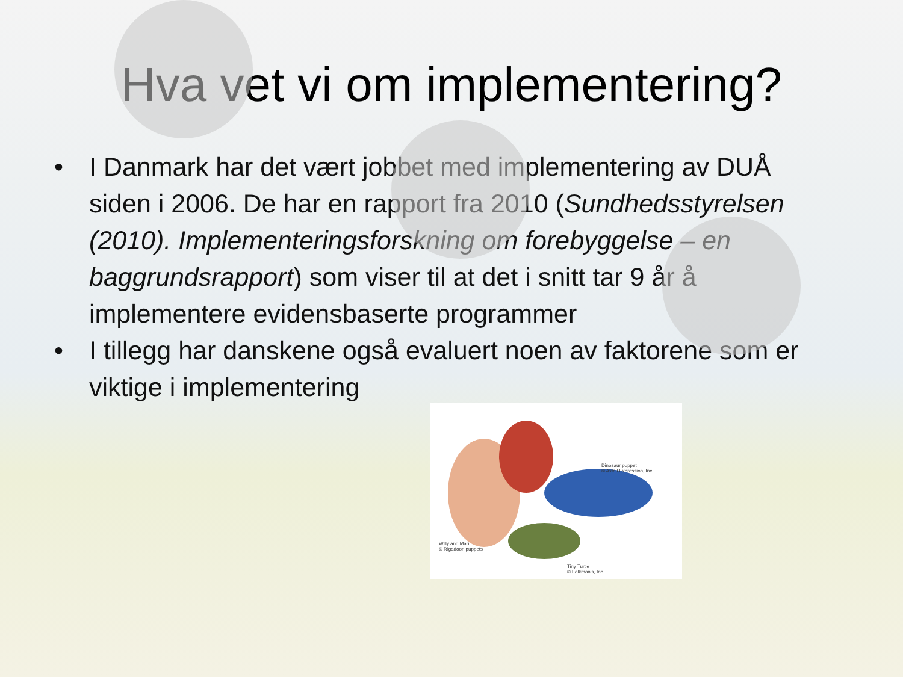Hva vet vi om implementering?
• I Danmark har det vært jobbet med implementering av DUÅ siden i 2006. De har en rapport fra 2010 (Sundhedsstyrelsen (2010). Implementeringsforskning om forebyggelse – en baggrundsrapport) som viser til at det i snitt tar 9 år å implementere evidensbaserte programmer
• I tillegg har danskene også evaluert noen av faktorene som er viktige i implementering
Dinosaur puppet
© Axtell Expression, Inc.
Willy and Mari
© Rigadoon puppets
Tiny Turtle
© Folkmanis, Inc.